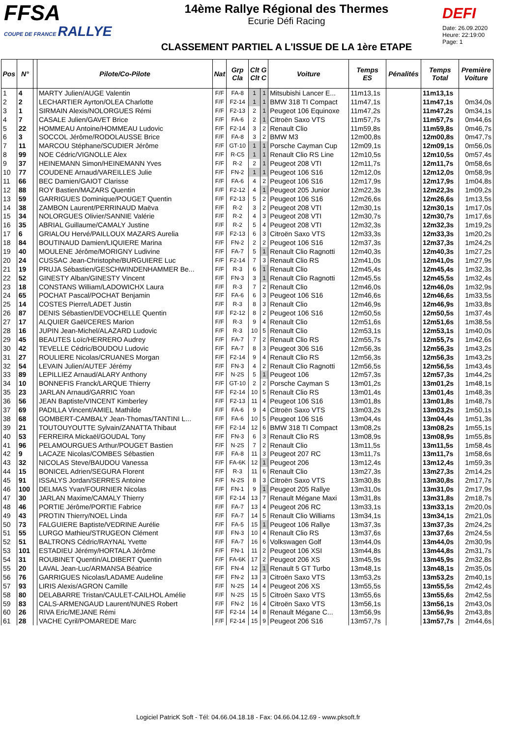FFSA
COUPE DE FRANCE RALLYE
14ème Rallye Régional des Thermes
Ecurie Défi Racing
CLASSEMENT PARTIEL A L'ISSUE DE LA 1ère ETAPE
DEFI
Date: 26.09.2020
Heure: 22:19:00
Page: 1
| Pos | N° | | Pilote/Co-Pilote | Nat | Grp Cla | Clt G Clt C | | Voiture | Temps ES | Pénalités | Temps Total | Première Voiture |
| --- | --- | --- | --- | --- | --- | --- | --- | --- | --- | --- | --- | --- |
| 1 | 4 | | MARTY Julien/AUGE Valentin | F/F | FA-8 | 1 | 1 | Mitsubishi Lancer E... | 11m13,1s | | 11m13,1s | |
| 2 | 2 | | LECHARTIER Ayrton/OLEA Charlotte | F/F | F2-14 | 1 | 1 | BMW 318 TI Compact | 11m47,1s | | 11m47,1s | 0m34,0s |
| 3 | 1 | | SIRMAIN Alexis/NOLORGUES Rémi | F/F | F2-13 | 2 | 1 | Peugeot 106 Equinoxe | 11m47,2s | | 11m47,2s | 0m34,1s |
| 4 | 7 | | CASALE Julien/GAVET Brice | F/F | FA-6 | 2 | 1 | Citroën Saxo VTS | 11m57,7s | | 11m57,7s | 0m44,6s |
| 5 | 22 | | HOMMEAU Antoine/HOMMEAU Ludovic | F/F | F2-14 | 3 | 2 | Renault Clio | 11m59,8s | | 11m59,8s | 0m46,7s |
| 6 | 3 | | SOCCOL Jérôme/RODOLAUSSE Brice | F/F | FA-8 | 3 | 2 | BMW M3 | 12m00,8s | | 12m00,8s | 0m47,7s |
| 7 | 11 | | MARCOU Stéphane/SCUDIER Jérôme | F/F | GT-10 | 1 | 1 | Porsche Cayman Cup | 12m09,1s | | 12m09,1s | 0m56,0s |
| 8 | 99 | | NOE Cédric/VIGNOLLE Alex | F/F | R-C5 | 1 | 1 | Renault Clio RS Line | 12m10,5s | | 12m10,5s | 0m57,4s |
| 9 | 37 | | HEINEMANN Simon/HEINEMANN Yves | F/F | R-2 | 2 | 1 | Peugeot 208 VTI | 12m11,7s | | 12m11,7s | 0m58,6s |
| 10 | 77 | | COUDENE Arnaud/VAREILLES Julie | F/F | FN-2 | 1 | 1 | Peugeot 106 S16 | 12m12,0s | | 12m12,0s | 0m58,9s |
| 11 | 66 | | BEC Damien/GAIOT Clarisse | F/F | FA-6 | 4 | 2 | Peugeot 106 S16 | 12m17,9s | | 12m17,9s | 1m04,8s |
| 12 | 88 | | ROY Bastien/MAZARS Quentin | F/F | F2-12 | 4 | 1 | Peugeot 205 Junior | 12m22,3s | | 12m22,3s | 1m09,2s |
| 13 | 59 | | GARRIGUES Dominique/POUGET Quentin | F/F | F2-13 | 5 | 2 | Peugeot 106 S16 | 12m26,6s | | 12m26,6s | 1m13,5s |
| 14 | 38 | | ZAMBON Laurent/PERRINAUD Maëva | F/F | R-2 | 3 | 2 | Peugeot 208 VTI | 12m30,1s | | 12m30,1s | 1m17,0s |
| 15 | 34 | | NOLORGUES Olivier/SANNIE Valérie | F/F | R-2 | 4 | 3 | Peugeot 208 VTI | 12m30,7s | | 12m30,7s | 1m17,6s |
| 16 | 35 | | ABRIAL Guillaume/CAMALY Justine | F/F | R-2 | 5 | 4 | Peugeot 208 VTI | 12m32,3s | | 12m32,3s | 1m19,2s |
| 17 | 6 | | GRIALOU Hervé/PAILLOUX MAZARS Aurelia | F/F | F2-13 | 6 | 3 | Citroën Saxo VTS | 12m33,3s | | 12m33,3s | 1m20,2s |
| 18 | 84 | | BOUTINAUD Damien/LIQUIERE Marina | F/F | FN-2 | 2 | 2 | Peugeot 106 S16 | 12m37,3s | | 12m37,3s | 1m24,2s |
| 19 | 40 | | MOULENE Jérôme/MORIGNY Ludivine | F/F | FA-7 | 5 | 1 | Renault Clio Ragnotti | 12m40,3s | | 12m40,3s | 1m27,2s |
| 20 | 24 | | CUSSAC Jean-Christophe/BURGUIERE Luc | F/F | F2-14 | 7 | 3 | Renault Clio RS | 12m41,0s | | 12m41,0s | 1m27,9s |
| 21 | 19 | | PRUJA Sébastien/GESCHWINDENHAMMER Be... | F/F | R-3 | 6 | 1 | Renault Clio | 12m45,4s | | 12m45,4s | 1m32,3s |
| 22 | 52 | | GINESTY Alban/GINESTY Vincent | F/F | FN-3 | 3 | 1 | Renault Clio Ragnotti | 12m45,5s | | 12m45,5s | 1m32,4s |
| 23 | 18 | | CONSTANS William/LADOWICHX Laura | F/F | R-3 | 7 | 2 | Renault Clio | 12m46,0s | | 12m46,0s | 1m32,9s |
| 24 | 65 | | POCHAT Pascal/POCHAT Benjamin | F/F | FA-6 | 6 | 3 | Peugeot 106 S16 | 12m46,6s | | 12m46,6s | 1m33,5s |
| 25 | 14 | | COSTES Pierre/LADET Justin | F/F | R-3 | 8 | 3 | Renault Clio | 12m46,9s | | 12m46,9s | 1m33,8s |
| 26 | 87 | | DENIS Sébastien/DEVOCHELLE Quentin | F/F | F2-12 | 8 | 2 | Peugeot 106 S16 | 12m50,5s | | 12m50,5s | 1m37,4s |
| 27 | 17 | | ALQUIER Gaël/CERES Marion | F/F | R-3 | 9 | 4 | Renault Clio | 12m51,6s | | 12m51,6s | 1m38,5s |
| 28 | 16 | | JUPIN Jean-Michel/ALAZARD Ludovic | F/F | R-3 | 10 | 5 | Renault Clio | 12m53,1s | | 12m53,1s | 1m40,0s |
| 29 | 45 | | BEAUTES Loïc/HERRERO Audrey | F/F | FA-7 | 7 | 2 | Renault Clio RS | 12m55,7s | | 12m55,7s | 1m42,6s |
| 30 | 42 | | TEVELLE Cédric/BOUDOU Ludovic | F/F | FA-7 | 8 | 3 | Peugeot 306 S16 | 12m56,3s | | 12m56,3s | 1m43,2s |
| 31 | 27 | | ROULIERE Nicolas/CRUANES Morgan | F/F | F2-14 | 9 | 4 | Renault Clio RS | 12m56,3s | | 12m56,3s | 1m43,2s |
| 32 | 54 | | LEVAIN Julien/AUTEF Jérémy | F/F | FN-3 | 4 | 2 | Renault Clio Ragnotti | 12m56,5s | | 12m56,5s | 1m43,4s |
| 33 | 89 | | LEPILLIEZ Arnaud/ALARY Anthony | F/F | N-2S | 5 | 1 | Peugeot 106 | 12m57,3s | | 12m57,3s | 1m44,2s |
| 34 | 10 | | BONNEFIS Franck/LARQUE Thierry | F/F | GT-10 | 2 | 2 | Porsche Cayman S | 13m01,2s | | 13m01,2s | 1m48,1s |
| 35 | 23 | | JARLAN Arnaud/GARRIC Yoan | F/F | F2-14 | 10 | 5 | Renault Clio RS | 13m01,4s | | 13m01,4s | 1m48,3s |
| 36 | 56 | | JEAN Baptiste/VINCENT Kimberley | F/F | F2-13 | 11 | 4 | Peugeot 106 S16 | 13m01,8s | | 13m01,8s | 1m48,7s |
| 37 | 69 | | PADILLA Vincent/AMIEL Mathilde | F/F | FA-6 | 9 | 4 | Citroën Saxo VTS | 13m03,2s | | 13m03,2s | 1m50,1s |
| 38 | 68 | | GOMBERT-CAMBALY Jean-Thomas/TANTINI L... | F/F | FA-6 | 10 | 5 | Peugeot 106 S16 | 13m04,4s | | 13m04,4s | 1m51,3s |
| 39 | 21 | | TOUTOUYOUTTE Sylvain/ZANATTA Thibaut | F/F | F2-14 | 12 | 6 | BMW 318 TI Compact | 13m08,2s | | 13m08,2s | 1m55,1s |
| 40 | 53 | | FERREIRA Mickaël/GOUDAL Tony | F/F | FN-3 | 6 | 3 | Renault Clio RS | 13m08,9s | | 13m08,9s | 1m55,8s |
| 41 | 96 | | PELAMOURGUES Arthur/POUGET Bastien | F/F | N-2S | 7 | 2 | Renault Clio | 13m11,5s | | 13m11,5s | 1m58,4s |
| 42 | 9 | | LACAZE Nicolas/COMBES Sébastien | F/F | FA-8 | 11 | 3 | Peugeot 207 RC | 13m11,7s | | 13m11,7s | 1m58,6s |
| 43 | 32 | | NICOLAS Steve/BAUDOU Vanessa | F/F | FA-6K | 12 | 1 | Peugeot 206 | 13m12,4s | | 13m12,4s | 1m59,3s |
| 44 | 15 | | BONICEL Adrien/SEGURA Florent | F/F | R-3 | 11 | 6 | Renault Clio | 13m27,3s | | 13m27,3s | 2m14,2s |
| 45 | 91 | | ISSALYS Jordan/SERRES Antoine | F/F | N-2S | 8 | 3 | Citroën Saxo VTS | 13m30,8s | | 13m30,8s | 2m17,7s |
| 46 | 100 | | DELMAS Yvan/FOURNIER Nicolas | F/F | FN-1 | 9 | 1 | Peugeot 205 Rallye | 13m31,0s | | 13m31,0s | 2m17,9s |
| 47 | 30 | | JARLAN Maxime/CAMALY Thierry | F/F | F2-14 | 13 | 7 | Renault Mégane Maxi | 13m31,8s | | 13m31,8s | 2m18,7s |
| 48 | 46 | | PORTIE Jérôme/PORTIE Fabrice | F/F | FA-7 | 13 | 4 | Peugeot 206 RC | 13m33,1s | | 13m33,1s | 2m20,0s |
| 49 | 43 | | PROTIN Thierry/NOEL Linda | F/F | FA-7 | 14 | 5 | Renault Clio Williams | 13m34,1s | | 13m34,1s | 2m21,0s |
| 50 | 73 | | FALGUIERE Baptiste/VEDRINE Aurélie | F/F | FA-5 | 15 | 1 | Peugeot 106 Rallye | 13m37,3s | | 13m37,3s | 2m24,2s |
| 51 | 55 | | LURGO Mathieu/STRUGEON Clément | F/F | FN-3 | 10 | 4 | Renault Clio RS | 13m37,6s | | 13m37,6s | 2m24,5s |
| 52 | 51 | | BALTRONS Cédric/RAYNAL Yvette | F/F | FA-7 | 16 | 6 | Volkswagen Golf | 13m44,0s | | 13m44,0s | 2m30,9s |
| 53 | 101 | | ESTADIEU Jérémy/HORTALA Jérôme | F/F | FN-1 | 11 | 2 | Peugeot 106 XSI | 13m44,8s | | 13m44,8s | 2m31,7s |
| 54 | 31 | | ROUBINET Quentin/ALDIBERT Quentin | F/F | FA-6K | 17 | 2 | Peugeot 206 XS | 13m45,9s | | 13m45,9s | 2m32,8s |
| 55 | 20 | | LAVAL Jean-Luc/ARMANSA Béatrice | F/F | FN-4 | 12 | 1 | Renault 5 GT Turbo | 13m48,1s | | 13m48,1s | 2m35,0s |
| 56 | 76 | | GARRIGUES Nicolas/LADAME Audeline | F/F | FN-2 | 13 | 3 | Citroën Saxo VTS | 13m53,2s | | 13m53,2s | 2m40,1s |
| 57 | 93 | | LIRIS Alexis/AGRON Camille | F/F | N-2S | 14 | 4 | Peugeot 206 XS | 13m55,5s | | 13m55,5s | 2m42,4s |
| 58 | 80 | | DELABARRE Tristan/CAULET-CAILHOL Amélie | F/F | N-2S | 15 | 5 | Citroën Saxo VTS | 13m55,6s | | 13m55,6s | 2m42,5s |
| 59 | 83 | | CALS-ARMENGAUD Laurent/NUNES Robert | F/F | FN-2 | 16 | 4 | Citroën Saxo VTS | 13m56,1s | | 13m56,1s | 2m43,0s |
| 60 | 26 | | RIVA Eric/MEJANE Rémi | F/F | F2-14 | 14 | 8 | Renault Mégane C... | 13m56,9s | | 13m56,9s | 2m43,8s |
| 61 | 28 | | VACHE Cyril/POMAREDE Marc | F/F | F2-14 | 15 | 9 | Peugeot 206 S16 | 13m57,7s | | 13m57,7s | 2m44,6s |
Logiciel PatricK Soft - Tél: 04.66.04.18.18 - Fax: 04.66.04.12.69 - www.pksoft.fr